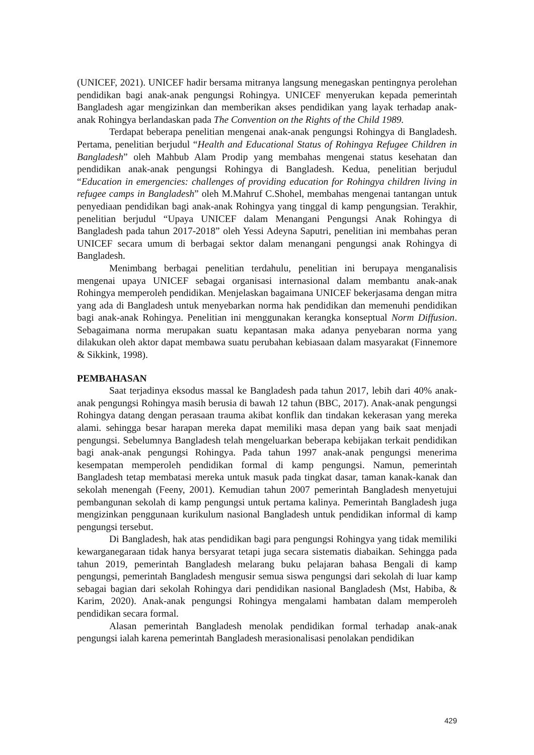(UNICEF, 2021). UNICEF hadir bersama mitranya langsung menegaskan pentingnya perolehan pendidikan bagi anak-anak pengungsi Rohingya. UNICEF menyerukan kepada pemerintah Bangladesh agar mengizinkan dan memberikan akses pendidikan yang layak terhadap anak-anak Rohingya berlandaskan pada The Convention on the Rights of the Child 1989.
Terdapat beberapa penelitian mengenai anak-anak pengungsi Rohingya di Bangladesh. Pertama, penelitian berjudul “Health and Educational Status of Rohingya Refugee Children in Bangladesh” oleh Mahbub Alam Prodip yang membahas mengenai status kesehatan dan pendidikan anak-anak pengungsi Rohingya di Bangladesh. Kedua, penelitian berjudul “Education in emergencies: challenges of providing education for Rohingya children living in refugee camps in Bangladesh” oleh M.Mahruf C.Shohel, membahas mengenai tantangan untuk penyediaan pendidikan bagi anak-anak Rohingya yang tinggal di kamp pengungsian. Terakhir, penelitian berjudul “Upaya UNICEF dalam Menangani Pengungsi Anak Rohingya di Bangladesh pada tahun 2017-2018” oleh Yessi Adeyna Saputri, penelitian ini membahas peran UNICEF secara umum di berbagai sektor dalam menangani pengungsi anak Rohingya di Bangladesh.
Menimbang berbagai penelitian terdahulu, penelitian ini berupaya menganalisis mengenai upaya UNICEF sebagai organisasi internasional dalam membantu anak-anak Rohingya memperoleh pendidikan. Menjelaskan bagaimana UNICEF bekerjasama dengan mitra yang ada di Bangladesh untuk menyebarkan norma hak pendidikan dan memenuhi pendidikan bagi anak-anak Rohingya. Penelitian ini menggunakan kerangka konseptual Norm Diffusion. Sebagaimana norma merupakan suatu kepantasan maka adanya penyebaran norma yang dilakukan oleh aktor dapat membawa suatu perubahan kebiasaan dalam masyarakat (Finnemore & Sikkink, 1998).
PEMBAHASAN
Saat terjadinya eksodus massal ke Bangladesh pada tahun 2017, lebih dari 40% anak-anak pengungsi Rohingya masih berusia di bawah 12 tahun (BBC, 2017). Anak-anak pengungsi Rohingya datang dengan perasaan trauma akibat konflik dan tindakan kekerasan yang mereka alami. sehingga besar harapan mereka dapat memiliki masa depan yang baik saat menjadi pengungsi. Sebelumnya Bangladesh telah mengeluarkan beberapa kebijakan terkait pendidikan bagi anak-anak pengungsi Rohingya. Pada tahun 1997 anak-anak pengungsi menerima kesempatan memperoleh pendidikan formal di kamp pengungsi. Namun, pemerintah Bangladesh tetap membatasi mereka untuk masuk pada tingkat dasar, taman kanak-kanak dan sekolah menengah (Feeny, 2001). Kemudian tahun 2007 pemerintah Bangladesh menyetujui pembangunan sekolah di kamp pengungsi untuk pertama kalinya. Pemerintah Bangladesh juga mengizinkan penggunaan kurikulum nasional Bangladesh untuk pendidikan informal di kamp pengungsi tersebut.
Di Bangladesh, hak atas pendidikan bagi para pengungsi Rohingya yang tidak memiliki kewarganegaraan tidak hanya bersyarat tetapi juga secara sistematis diabaikan. Sehingga pada tahun 2019, pemerintah Bangladesh melarang buku pelajaran bahasa Bengali di kamp pengungsi, pemerintah Bangladesh mengusir semua siswa pengungsi dari sekolah di luar kamp sebagai bagian dari sekolah Rohingya dari pendidikan nasional Bangladesh (Mst, Habiba, & Karim, 2020). Anak-anak pengungsi Rohingya mengalami hambatan dalam memperoleh pendidikan secara formal.
Alasan pemerintah Bangladesh menolak pendidikan formal terhadap anak-anak pengungsi ialah karena pemerintah Bangladesh merasionalisasi penolakan pendidikan
429